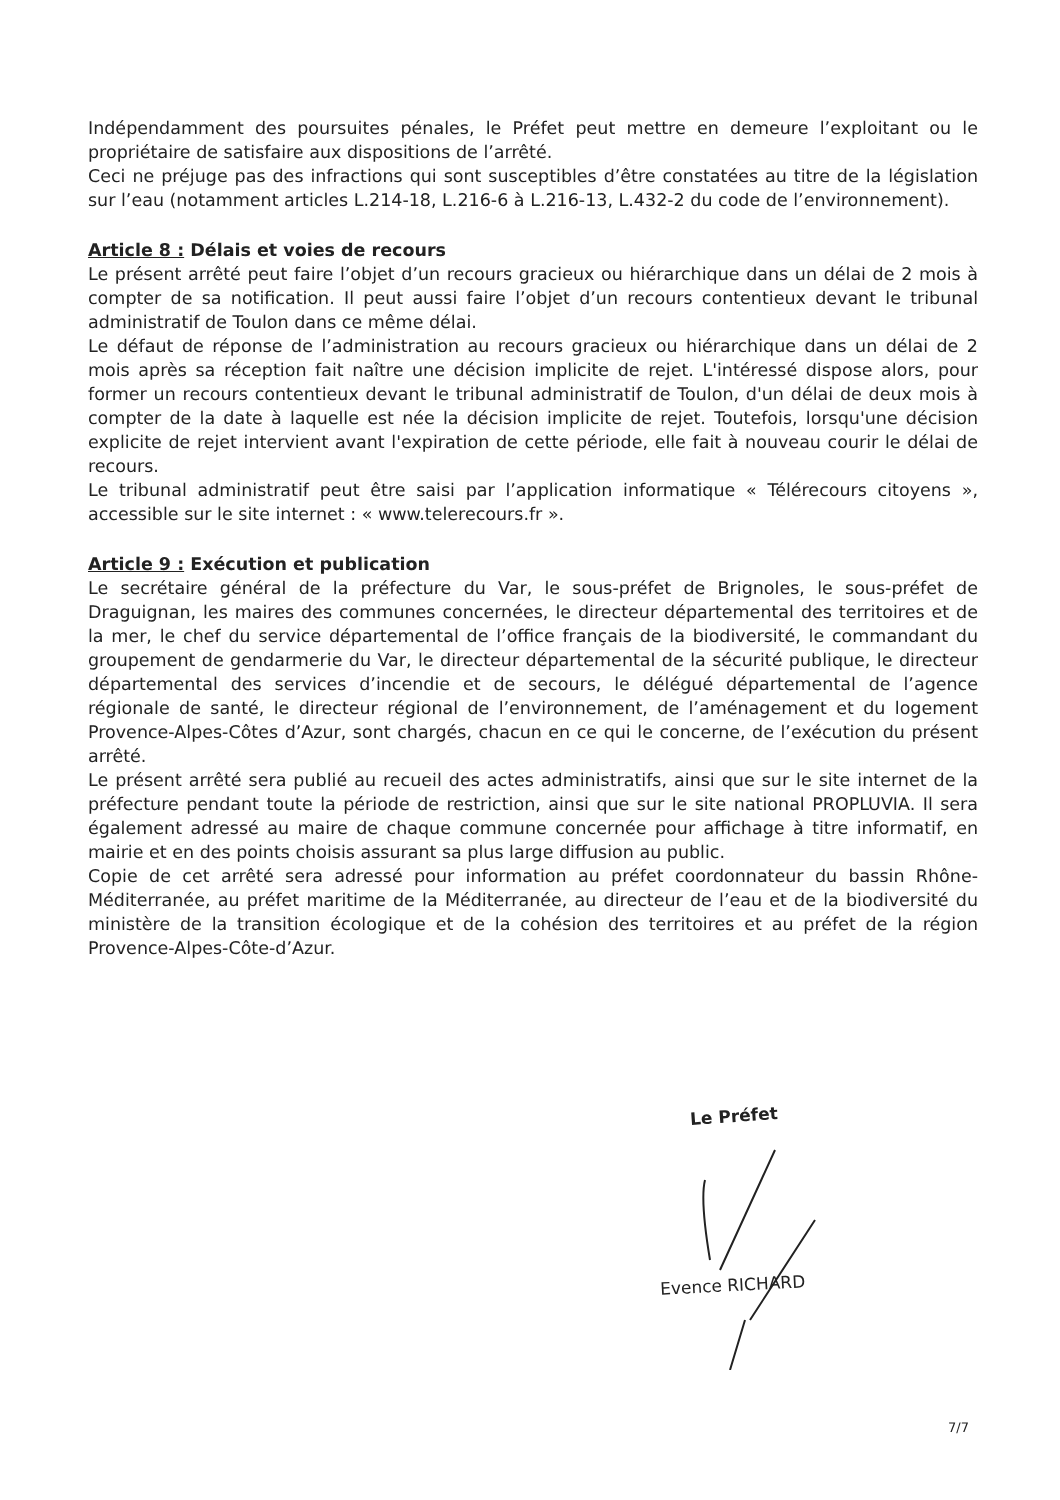Indépendamment des poursuites pénales, le Préfet peut mettre en demeure l’exploitant ou le propriétaire de satisfaire aux dispositions de l’arrêté.
Ceci ne préjuge pas des infractions qui sont susceptibles d’être constatées au titre de la législation sur l’eau (notamment articles L.214-18, L.216-6 à L.216-13, L.432-2 du code de l’environnement).
Article 8 : Délais et voies de recours
Le présent arrêté peut faire l’objet d’un recours gracieux ou hiérarchique dans un délai de 2 mois à compter de sa notification. Il peut aussi faire l’objet d’un recours contentieux devant le tribunal administratif de Toulon dans ce même délai.
Le défaut de réponse de l’administration au recours gracieux ou hiérarchique dans un délai de 2 mois après sa réception fait naître une décision implicite de rejet. L'intéressé dispose alors, pour former un recours contentieux devant le tribunal administratif de Toulon, d'un délai de deux mois à compter de la date à laquelle est née la décision implicite de rejet. Toutefois, lorsqu'une décision explicite de rejet intervient avant l'expiration de cette période, elle fait à nouveau courir le délai de recours.
Le tribunal administratif peut être saisi par l’application informatique « Télérecours citoyens », accessible sur le site internet : « www.telerecours.fr ».
Article 9 : Exécution et publication
Le secrétaire général de la préfecture du Var, le sous-préfet de Brignoles, le sous-préfet de Draguignan, les maires des communes concernées, le directeur départemental des territoires et de la mer, le chef du service départemental de l’office français de la biodiversité, le commandant du groupement de gendarmerie du Var, le directeur départemental de la sécurité publique, le directeur départemental des services d’incendie et de secours, le délégué départemental de l’agence régionale de santé, le directeur régional de l’environnement, de l’aménagement et du logement Provence-Alpes-Côtes d’Azur, sont chargés, chacun en ce qui le concerne, de l’exécution du présent arrêté.
Le présent arrêté sera publié au recueil des actes administratifs, ainsi que sur le site internet de la préfecture pendant toute la période de restriction, ainsi que sur le site national PROPLUVIA. Il sera également adressé au maire de chaque commune concernée pour affichage à titre informatif, en mairie et en des points choisis assurant sa plus large diffusion au public.
Copie de cet arrêté sera adressé pour information au préfet coordonnateur du bassin Rhône-Méditerranée, au préfet maritime de la Méditerranée, au directeur de l’eau et de la biodiversité du ministère de la transition écologique et de la cohésion des territoires et au préfet de la région Provence-Alpes-Côte-d’Azur.
Le Préfet
Evence RICHARD
7/7